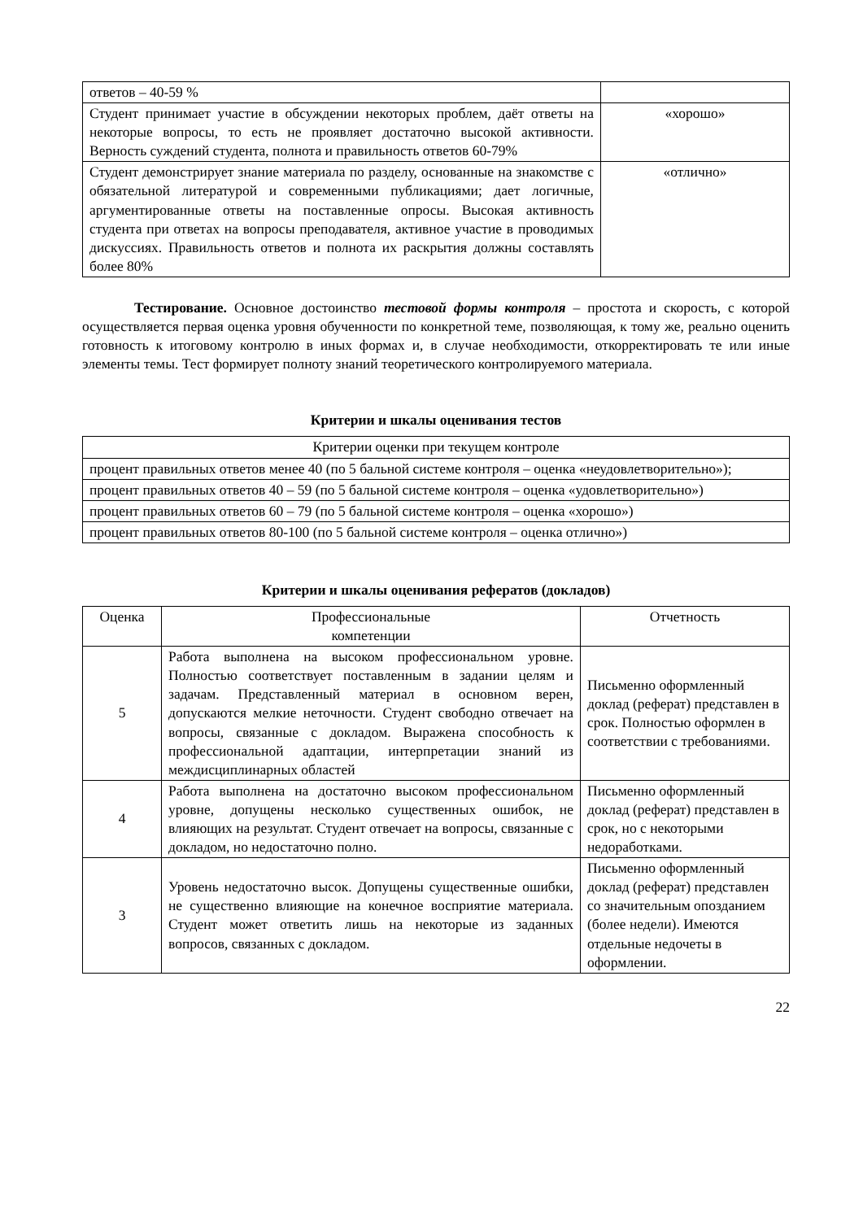| ответов – 40-59 % | |
| Студент принимает участие в обсуждении некоторых проблем, даёт ответы на некоторые вопросы, то есть не проявляет достаточно высокой активности. Верность суждений студента, полнота и правильность ответов 60-79% | «хорошо» |
| Студент демонстрирует знание материала по разделу, основанные на знакомстве с обязательной литературой и современными публикациями; дает логичные, аргументированные ответы на поставленные опросы. Высокая активность студента при ответах на вопросы преподавателя, активное участие в проводимых дискуссиях. Правильность ответов и полнота их раскрытия должны составлять более 80% | «отлично» |
Тестирование. Основное достоинство тестовой формы контроля – простота и скорость, с которой осуществляется первая оценка уровня обученности по конкретной теме, позволяющая, к тому же, реально оценить готовность к итоговому контролю в иных формах и, в случае необходимости, откорректировать те или иные элементы темы. Тест формирует полноту знаний теоретического контролируемого материала.
Критерии и шкалы оценивания тестов
| Критерии оценки при текущем контроле |
| процент правильных ответов менее 40 (по 5 бальной системе контроля – оценка «неудовлетворительно»); |
| процент правильных ответов 40 – 59 (по 5 бальной системе контроля – оценка «удовлетворительно») |
| процент правильных ответов 60 – 79 (по 5 бальной системе контроля – оценка «хорошо») |
| процент правильных ответов 80-100 (по 5 бальной системе контроля – оценка отлично») |
Критерии и шкалы оценивания рефератов (докладов)
| Оценка | Профессиональные компетенции | Отчетность |
| --- | --- | --- |
| 5 | Работа выполнена на высоком профессиональном уровне. Полностью соответствует поставленным в задании целям и задачам. Представленный материал в основном верен, допускаются мелкие неточности. Студент свободно отвечает на вопросы, связанные с докладом. Выражена способность к профессиональной адаптации, интерпретации знаний из междисциплинарных областей | Письменно оформленный доклад (реферат) представлен в срок. Полностью оформлен в соответствии с требованиями. |
| 4 | Работа выполнена на достаточно высоком профессиональном уровне, допущены несколько существенных ошибок, не влияющих на результат. Студент отвечает на вопросы, связанные с докладом, но недостаточно полно. | Письменно оформленный доклад (реферат) представлен в срок, но с некоторыми недоработками. |
| 3 | Уровень недостаточно высок. Допущены существенные ошибки, не существенно влияющие на конечное восприятие материала. Студент может ответить лишь на некоторые из заданных вопросов, связанных с докладом. | Письменно оформленный доклад (реферат) представлен со значительным опозданием (более недели). Имеются отдельные недочеты в оформлении. |
22